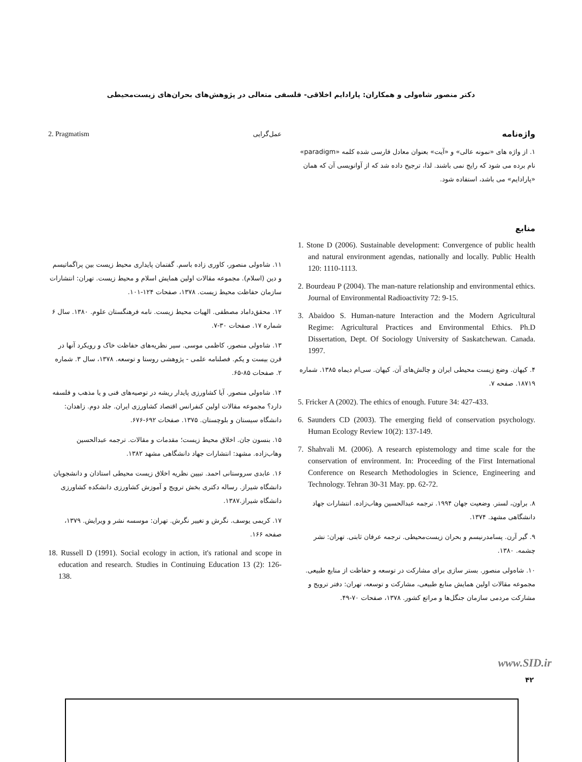دکتر منصور شاه‌ولی و همکاران: پارادایم اخلاقی- فلسفی متعالی در پژوهش‌های بحران‌های زیست‌محیطی
واژه‌نامه
۱. از واژه های «نمونه عالی» و «آیت» بعنوان معادل فارسی شده کلمه «paradigm» نام برده می شود که رایج نمی باشند. لذا، ترجیح داده شد که از آوانویسی آن که همان «پارادایم» می باشد، استفاده شود.
منابع
1. Stone D (2006). Sustainable development: Convergence of public health and natural environment agendas, nationally and locally. Public Health 120: 1110-1113.
2. Bourdeau P (2004). The man-nature relationship and environmental ethics. Journal of Environmental Radioactivity 72: 9-15.
3. Abaidoo S. Human-nature Interaction and the Modern Agricultural Regime: Agricultural Practices and Environmental Ethics. Ph.D Dissertation, Dept. Of Sociology University of Saskatchewan. Canada. 1997.
۴. کیهان. وضع زیست محیطی ایران و چالش‌های آن. کیهان. سی‌ام دیماه ۱۳۸۵. شماره ۱۸۷۱۹. صفحه ۷.
5. Fricker A (2002). The ethics of enough. Future 34: 427-433.
6. Saunders CD (2003). The emerging field of conservation psychology. Human Ecology Review 10(2): 137-149.
7. Shahvali M. (2006). A research epistemology and time scale for the conservation of environment. In: Proceeding of the First International Conference on Research Methodologies in Science, Engineering and Technology. Tehran 30-31 May. pp. 62-72.
۸. براون، لستر. وضعیت جهان ۱۹۹۴. ترجمه عبدالحسین وهاب‌زاده. انتشارات جهاد دانشگاهی مشهد. ۱۳۷۴.
۹. گیر آرن. پسامدرنیسم و بحران زیست‌محیطی. ترجمه عرفان ثابتی. تهران: نشر چشمه. ۱۳۸۰.
۱۰. شاه‌ولی منصور. بستر سازی برای مشارکت در توسعه و حفاظت از منابع طبیعی. مجموعه مقالات اولین همایش منابع طبیعی، مشارکت و توسعه، تهران: دفتر ترویج و مشارکت مردمی سازمان جنگل‌ها و مراتع کشور. ۱۳۷۸، صفحات ۷۰-۴۹.
عمل‌گرایی 2. Pragmatism
۱۱. شاه‌ولی منصور، کاوری زاده باسم. گفتمان پایداری محیط زیست بین پراگماتیسم و دین (اسلام). مجموعه مقالات اولین همایش اسلام و محیط زیست. تهران: انتشارات سازمان حفاظت محیط زیست. ۱۳۷۸، صفحات ۱۲۴-۱۰۱.
۱۲. محقق‌داماد مصطفی. الهیات محیط زیست. نامه فرهنگستان علوم. ۱۳۸۰. سال ۶ شماره ۱۷. صفحات ۳۰-۷.
۱۳. شاه‌ولی منصور، کاظمی موسی. سیر نظریه‌های حفاظت خاک و رویکرد آنها در قرن بیست و یکم. فصلنامه علمی - پژوهشی روستا و توسعه. ۱۳۷۸، سال ۳. شماره ۲. صفحات ۸۵-۶۵.
۱۴. شاه‌ولی منصور. آیا کشاورزی پایدار ریشه در توصیه‌های فنی و یا مذهب و فلسفه دارد؟ مجموعه مقالات اولین کنفرانس اقتصاد کشاورزی ایران. جلد دوم. زاهدان: دانشگاه سیستان و بلوچستان. ۱۳۷۵. صفحات ۶۹۲-۶۷۶.
۱۵. بنسون جان. اخلاق محیط زیست؛ مقدمات و مقالات. ترجمه عبدالحسین وهاب‌زاده. مشهد: انتشارات جهاد دانشگاهی مشهد ۱۳۸۲.
۱۶. عابدی سروستانی احمد. تبیین نظریه اخلاق زیست محیطی استادان و دانشجویان دانشگاه شیراز. رساله دکتری بخش ترویج و آموزش کشاورزی دانشکده کشاورزی دانشگاه شیراز.۱۳۸۷.
۱۷. کریمی یوسف. نگرش و تغییر نگرش. تهران: موسسه نشر و ویرایش. ۱۳۷۹، صفحه ۱۶۶.
18. Russell D (1991). Social ecology in action, it's rational and scope in education and research. Studies in Continuing Education 13 (2): 126-138.
www.SID.ir
۴۲